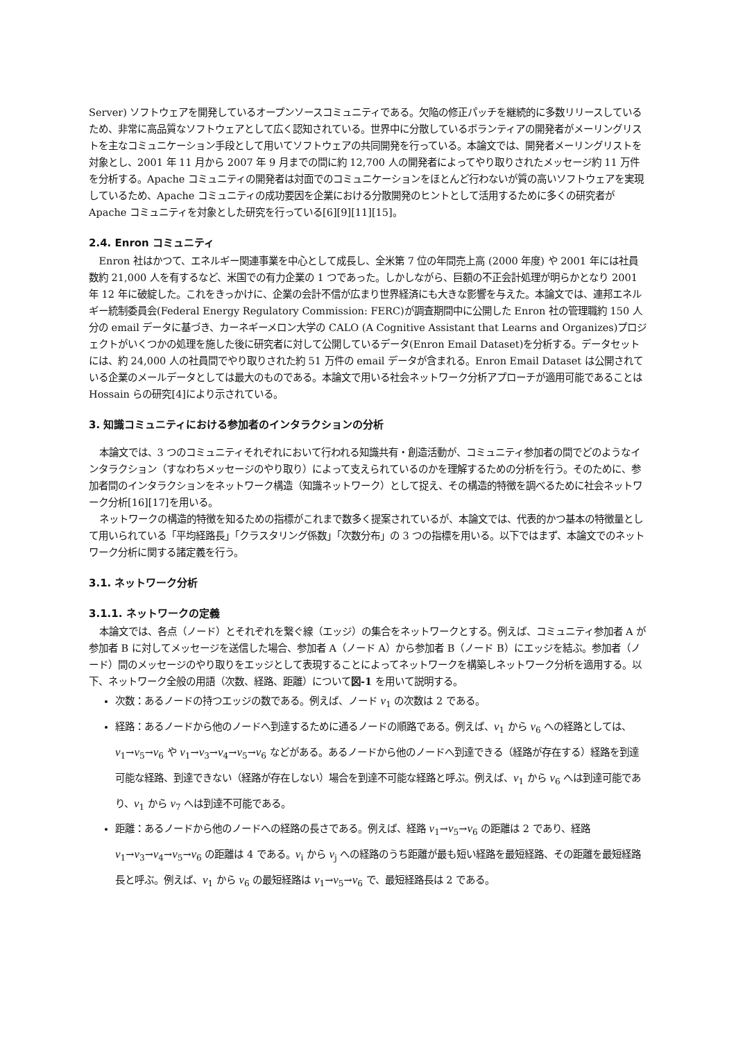Server) ソフトウェアを開発しているオープンソースコミュニティである。欠陥の修正パッチを継続的に多数リリースしているため、非常に高品質なソフトウェアとして広く認知されている。世界中に分散しているボランティアの開発者がメーリングリストを主なコミュニケーション手段として用いてソフトウェアの共同開発を行っている。本論文では、開発者メーリングリストを対象とし、2001 年 11 月から 2007 年 9 月までの間に約 12,700 人の開発者によってやり取りされたメッセージ約 11 万件を分析する。Apache コミュニティの開発者は対面でのコミュニケーションをほとんど行わないが質の高いソフトウェアを実現しているため、Apache コミュニティの成功要因を企業における分散開発のヒントとして活用するために多くの研究者が Apache コミュニティを対象とした研究を行っている[6][9][11][15]。
2.4. Enron コミュニティ
Enron 社はかつて、エネルギー関連事業を中心として成長し、全米第 7 位の年間売上高 (2000 年度) や 2001 年には社員数約 21,000 人を有するなど、米国での有力企業の 1 つであった。しかしながら、巨額の不正会計処理が明らかとなり 2001 年 12 年に破綻した。これをきっかけに、企業の会計不信が広まり世界経済にも大きな影響を与えた。本論文では、連邦エネルギー統制委員会(Federal Energy Regulatory Commission: FERC)が調査期間中に公開した Enron 社の管理職約 150 人分の email データに基づき、カーネギーメロン大学の CALO (A Cognitive Assistant that Learns and Organizes)プロジェクトがいくつかの処理を施した後に研究者に対して公開しているデータ(Enron Email Dataset)を分析する。データセットには、約 24,000 人の社員間でやり取りされた約 51 万件の email データが含まれる。Enron Email Dataset は公開されている企業のメールデータとしては最大のものである。本論文で用いる社会ネットワーク分析アプローチが適用可能であることは Hossain らの研究[4]により示されている。
3. 知識コミュニティにおける参加者のインタラクションの分析
本論文では、3 つのコミュニティそれぞれにおいて行われる知識共有・創造活動が、コミュニティ参加者の間でどのようなインタラクション（すなわちメッセージのやり取り）によって支えられているのかを理解するための分析を行う。そのために、参加者間のインタラクションをネットワーク構造（知識ネットワーク）として捉え、その構造的特徴を調べるために社会ネットワーク分析[16][17]を用いる。
ネットワークの構造的特徴を知るための指標がこれまで数多く提案されているが、本論文では、代表的かつ基本の特徴量として用いられている「平均経路長」「クラスタリング係数」「次数分布」の 3 つの指標を用いる。以下ではまず、本論文でのネットワーク分析に関する諸定義を行う。
3.1. ネットワーク分析
3.1.1. ネットワークの定義
本論文では、各点（ノード）とそれぞれを繋ぐ線（エッジ）の集合をネットワークとする。例えば、コミュニティ参加者 A が参加者 B に対してメッセージを送信した場合、参加者 A（ノード A）から参加者 B（ノード B）にエッジを結ぶ。参加者（ノード）間のメッセージのやり取りをエッジとして表現することによってネットワークを構築しネットワーク分析を適用する。以下、ネットワーク全般の用語（次数、経路、距離）について図-1 を用いて説明する。
次数：あるノードの持つエッジの数である。例えば、ノード v<sub>1</sub> の次数は 2 である。
経路：あるノードから他のノードへ到達するために通るノードの順路である。例えば、v<sub>1</sub> から v<sub>6</sub> への経路としては、v<sub>1</sub>→v<sub>5</sub>→v<sub>6</sub> や v<sub>1</sub>→v<sub>3</sub>→v<sub>4</sub>→v<sub>5</sub>→v<sub>6</sub> などがある。あるノードから他のノードへ到達できる（経路が存在する）経路を到達可能な経路、到達できない（経路が存在しない）場合を到達不可能な経路と呼ぶ。例えば、v<sub>1</sub> から v<sub>6</sub> へは到達可能であり、v<sub>1</sub> から v<sub>7</sub> へは到達不可能である。
距離：あるノードから他のノードへの経路の長さである。例えば、経路 v<sub>1</sub>→v<sub>5</sub>→v<sub>6</sub> の距離は 2 であり、経路 v<sub>1</sub>→v<sub>3</sub>→v<sub>4</sub>→v<sub>5</sub>→v<sub>6</sub> の距離は 4 である。v<sub>i</sub> から v<sub>j</sub> への経路のうち距離が最も短い経路を最短経路、その距離を最短経路長と呼ぶ。例えば、v<sub>1</sub> から v<sub>6</sub> の最短経路は v<sub>1</sub>→v<sub>5</sub>→v<sub>6</sub> で、最短経路長は 2 である。